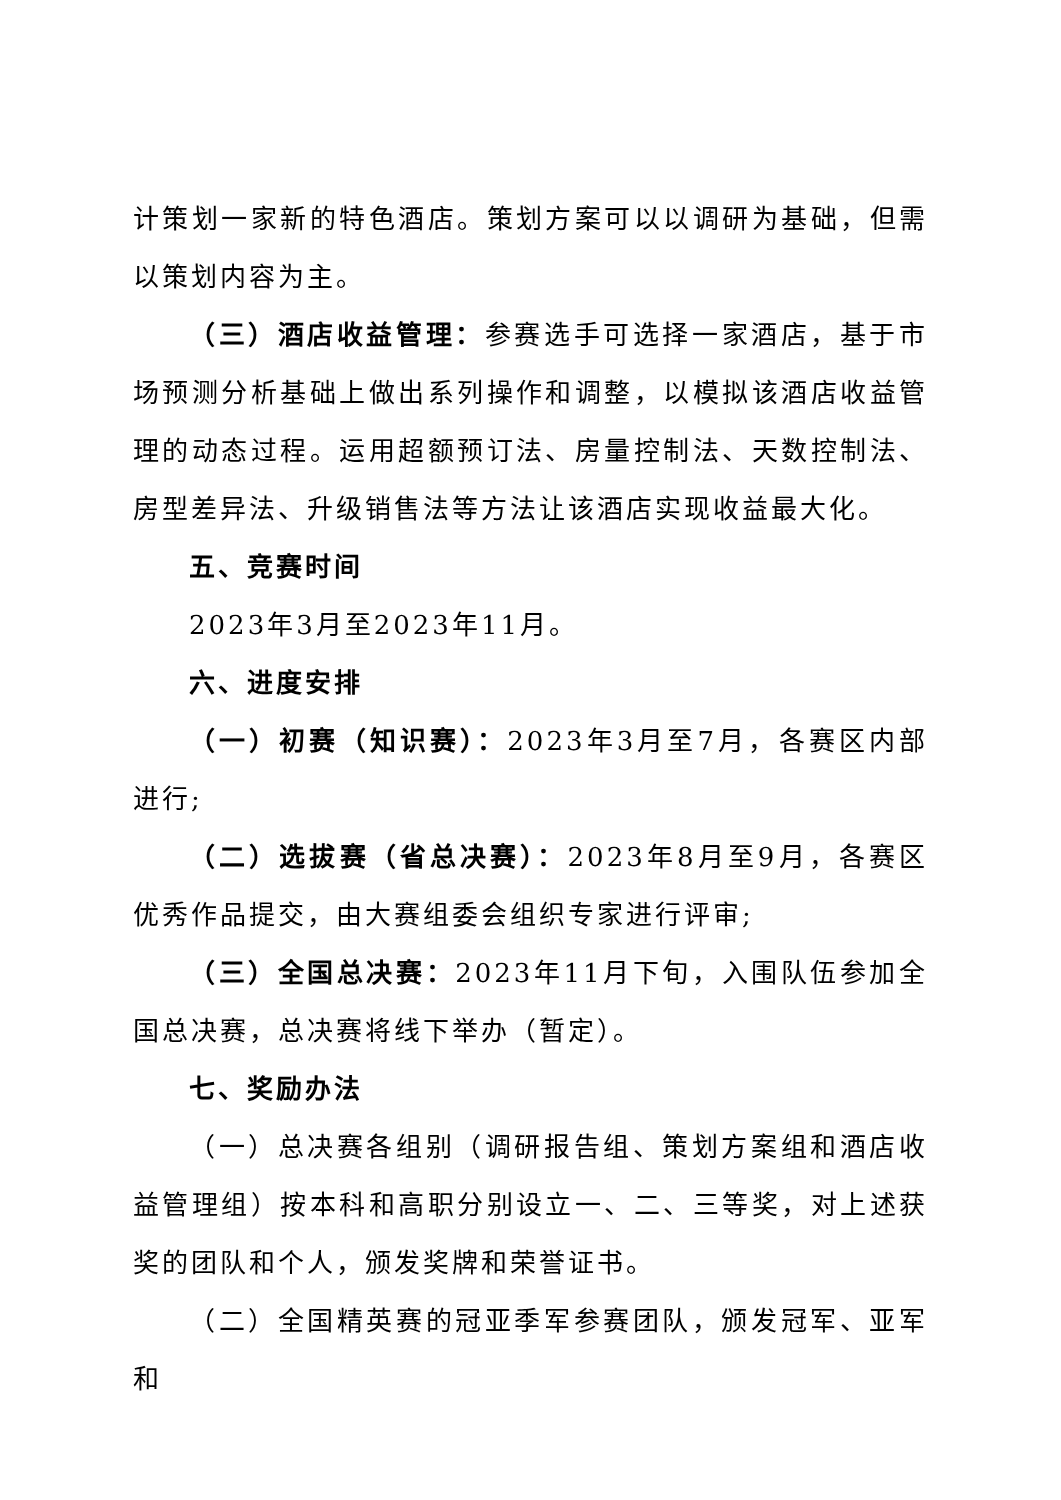计策划一家新的特色酒店。策划方案可以以调研为基础，但需以策划内容为主。
（三）酒店收益管理：参赛选手可选择一家酒店，基于市场预测分析基础上做出系列操作和调整，以模拟该酒店收益管理的动态过程。运用超额预订法、房量控制法、天数控制法、房型差异法、升级销售法等方法让该酒店实现收益最大化。
五、竞赛时间
2023年3月至2023年11月。
六、进度安排
（一）初赛（知识赛）：2023年3月至7月，各赛区内部进行;
（二）选拔赛（省总决赛）：2023年8月至9月，各赛区优秀作品提交，由大赛组委会组织专家进行评审;
（三）全国总决赛：2023年11月下旬，入围队伍参加全国总决赛，总决赛将线下举办（暂定）。
七、奖励办法
（一）总决赛各组别（调研报告组、策划方案组和酒店收益管理组）按本科和高职分别设立一、二、三等奖，对上述获奖的团队和个人，颁发奖牌和荣誉证书。
（二）全国精英赛的冠亚季军参赛团队，颁发冠军、亚军和